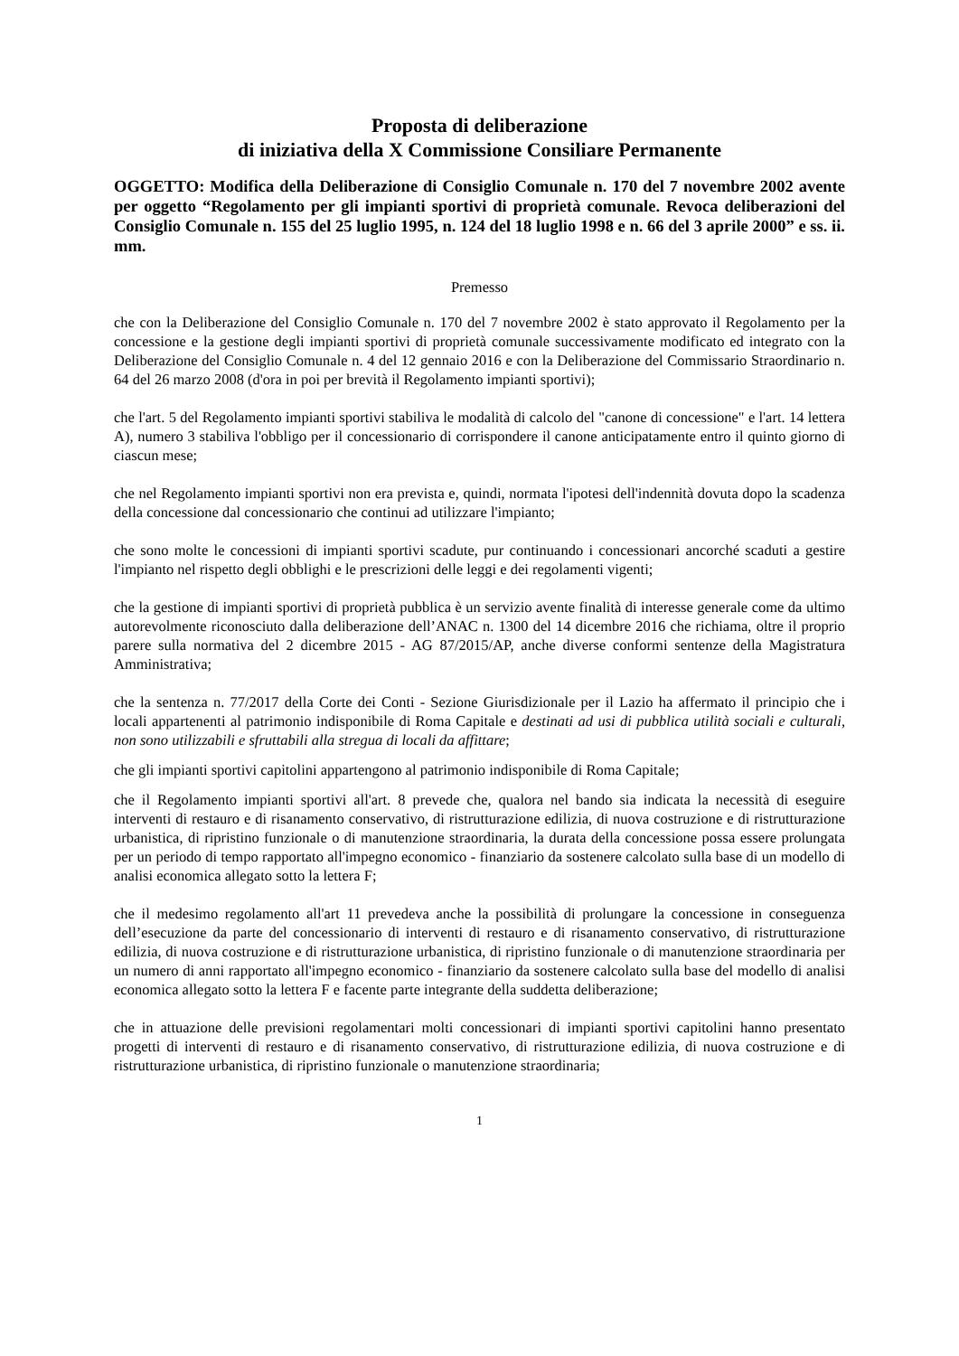Proposta di deliberazione
di iniziativa della X Commissione Consiliare Permanente
OGGETTO: Modifica della Deliberazione di Consiglio Comunale n. 170 del 7 novembre 2002 avente per oggetto “Regolamento per gli impianti sportivi di proprietà comunale. Revoca deliberazioni del Consiglio Comunale n. 155 del 25 luglio 1995, n. 124 del 18 luglio 1998 e n. 66 del 3 aprile 2000” e ss. ii. mm.
Premesso
che con la Deliberazione del Consiglio Comunale n. 170 del 7 novembre 2002 è stato approvato il Regolamento per la concessione e la gestione degli impianti sportivi di proprietà comunale successivamente modificato ed integrato con la Deliberazione del Consiglio Comunale n. 4 del 12 gennaio 2016 e con la Deliberazione del Commissario Straordinario n. 64 del 26 marzo 2008 (d'ora in poi per brevità il Regolamento impianti sportivi);
che l'art. 5 del Regolamento impianti sportivi stabiliva le modalità di calcolo del "canone di concessione" e l'art. 14 lettera A), numero 3 stabiliva l'obbligo per il concessionario di corrispondere il canone anticipatamente entro il quinto giorno di ciascun mese;
che nel Regolamento impianti sportivi non era prevista e, quindi, normata l'ipotesi dell'indennità dovuta dopo la scadenza della concessione dal concessionario che continui ad utilizzare l'impianto;
che sono molte le concessioni di impianti sportivi scadute, pur continuando i concessionari ancorché scaduti a gestire l'impianto nel rispetto degli obblighi e le prescrizioni delle leggi e dei regolamenti vigenti;
che la gestione di impianti sportivi di proprietà pubblica è un servizio avente finalità di interesse generale come da ultimo autorevolmente riconosciuto dalla deliberazione dell’ANAC n. 1300 del 14 dicembre 2016 che richiama, oltre il proprio parere sulla normativa del 2 dicembre 2015 - AG 87/2015/AP, anche diverse conformi sentenze della Magistratura Amministrativa;
che la sentenza n. 77/2017 della Corte dei Conti - Sezione Giurisdizionale per il Lazio ha affermato il principio che i locali appartenenti al patrimonio indisponibile di Roma Capitale e destinati ad usi di pubblica utilità sociali e culturali, non sono utilizzabili e sfruttabili alla stregua di locali da affittare;
che gli impianti sportivi capitolini appartengono al patrimonio indisponibile di Roma Capitale;
che il Regolamento impianti sportivi all'art. 8 prevede che, qualora nel bando sia indicata la necessità di eseguire interventi di restauro e di risanamento conservativo, di ristrutturazione edilizia, di nuova costruzione e di ristrutturazione urbanistica, di ripristino funzionale o di manutenzione straordinaria, la durata della concessione possa essere prolungata per un periodo di tempo rapportato all'impegno economico - finanziario da sostenere calcolato sulla base di un modello di analisi economica allegato sotto la lettera F;
che il medesimo regolamento all'art 11 prevedeva anche la possibilità di prolungare la concessione in conseguenza dell’esecuzione da parte del concessionario di interventi di restauro e di risanamento conservativo, di ristrutturazione edilizia, di nuova costruzione e di ristrutturazione urbanistica, di ripristino funzionale o di manutenzione straordinaria per un numero di anni rapportato all'impegno economico - finanziario da sostenere calcolato sulla base del modello di analisi economica allegato sotto la lettera F e facente parte integrante della suddetta deliberazione;
che in attuazione delle previsioni regolamentari molti concessionari di impianti sportivi capitolini hanno presentato progetti di interventi di restauro e di risanamento conservativo, di ristrutturazione edilizia, di nuova costruzione e di ristrutturazione urbanistica, di ripristino funzionale o manutenzione straordinaria;
1